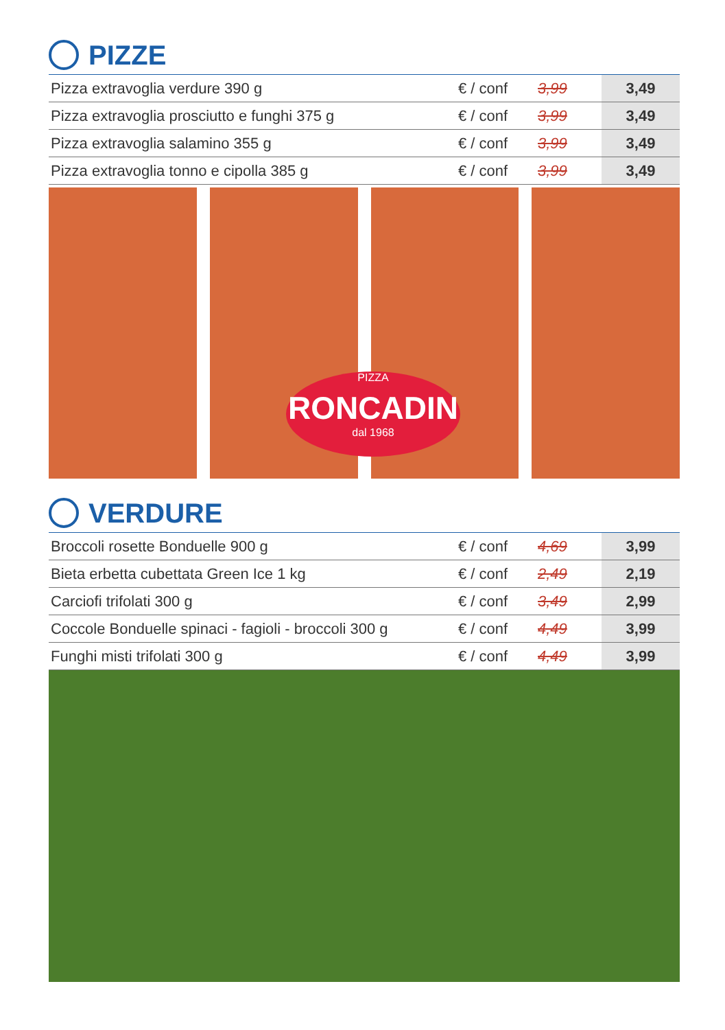PIZZE
| Pizza extravoglia verdure 390 g | € / conf | 3,99 | 3,49 |
| Pizza extravoglia prosciutto e funghi 375 g | € / conf | 3,99 | 3,49 |
| Pizza extravoglia salamino 355 g | € / conf | 3,99 | 3,49 |
| Pizza extravoglia tonno e cipolla 385 g | € / conf | 3,99 | 3,49 |
PIZZA
RONCADIN
dal 1968
VERDURE
| Broccoli rosette Bonduelle 900 g | € / conf | 4,69 | 3,99 |
| Bieta erbetta cubettata Green Ice 1 kg | € / conf | 2,49 | 2,19 |
| Carciofi trifolati 300 g | € / conf | 3,49 | 2,99 |
| Coccole Bonduelle spinaci - fagioli - broccoli 300 g | € / conf | 4,49 | 3,99 |
| Funghi misti trifolati 300 g | € / conf | 4,49 | 3,99 |